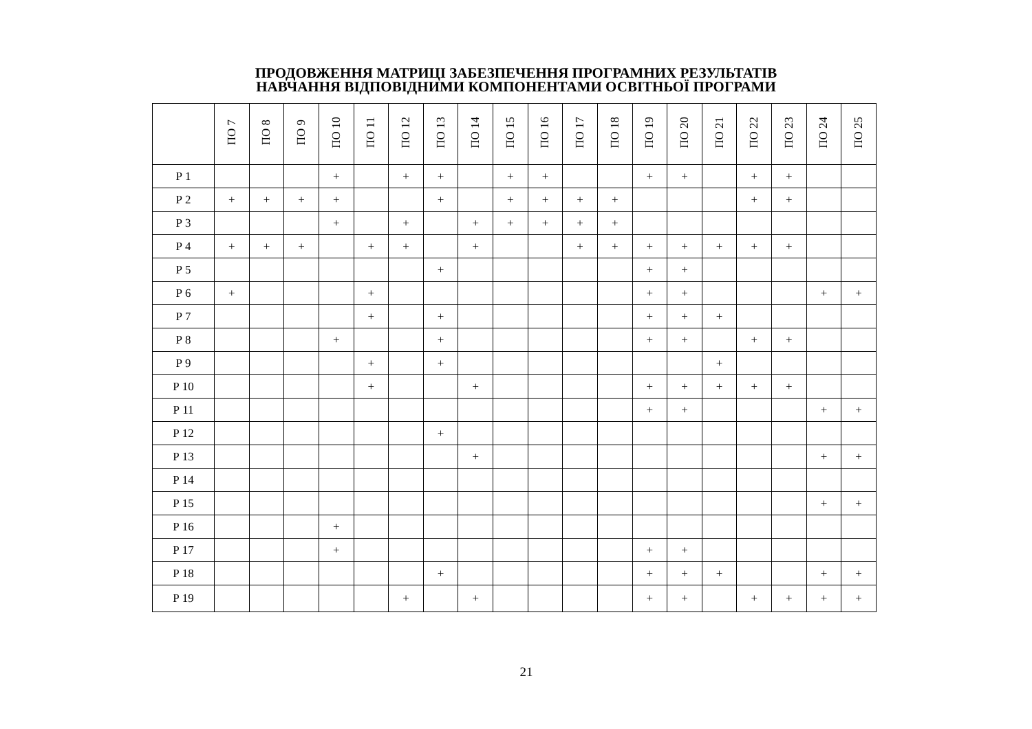ПРОДОВЖЕННЯ МАТРИЦІ ЗАБЕЗПЕЧЕННЯ ПРОГРАМНИХ РЕЗУЛЬТАТІВ
НАВЧАННЯ ВІДПОВІДНИМИ КОМПОНЕНТАМИ ОСВІТНЬОЇ ПРОГРАМИ
| | ПО 7 | ПО 8 | ПО 9 | ПО 10 | ПО 11 | ПО 12 | ПО 13 | ПО 14 | ПО 15 | ПО 16 | ПО 17 | ПО 18 | ПО 19 | ПО 20 | ПО 21 | ПО 22 | ПО 23 | ПО 24 | ПО 25 |
| --- | --- | --- | --- | --- | --- | --- | --- | --- | --- | --- | --- | --- | --- | --- | --- | --- | --- | --- | --- |
| Р 1 | | | | + | | + | + | | + | + | | | + | + | | + | + | | |
| Р 2 | + | + | + | + | | | + | | + | + | + | + | | | | + | + | | |
| Р 3 | | | | + | | + | | + | + | + | + | + | | | | | | | |
| Р 4 | + | + | + | | + | + | | + | | | + | + | + | + | + | + | + | | |
| Р 5 | | | | | | | + | | | | | | + | + | | | | | |
| Р 6 | + | | | | + | | | | | | | | + | + | | | | + | + |
| Р 7 | | | | | + | | + | | | | | | + | + | + | | | | |
| Р 8 | | | | + | | | + | | | | | | + | + | | + | + | | |
| Р 9 | | | | | + | | + | | | | | | | | + | | | | |
| Р 10 | | | | | + | | | + | | | | | + | + | + | + | + | | |
| Р 11 | | | | | | | | | | | | | + | + | | | | + | + |
| Р 12 | | | | | | | + | | | | | | | | | | | | |
| Р 13 | | | | | | | | + | | | | | | | | | | + | + |
| Р 14 | | | | | | | | | | | | | | | | | | | |
| Р 15 | | | | | | | | | | | | | | | | | | + | + |
| Р 16 | | | | + | | | | | | | | | | | | | | | |
| Р 17 | | | | + | | | | | | | | | + | + | | | | | |
| Р 18 | | | | | | | + | | | | | | + | + | + | | | + | + |
| Р 19 | | | | | | + | | + | | | | | + | + | | + | + | + | + |
21